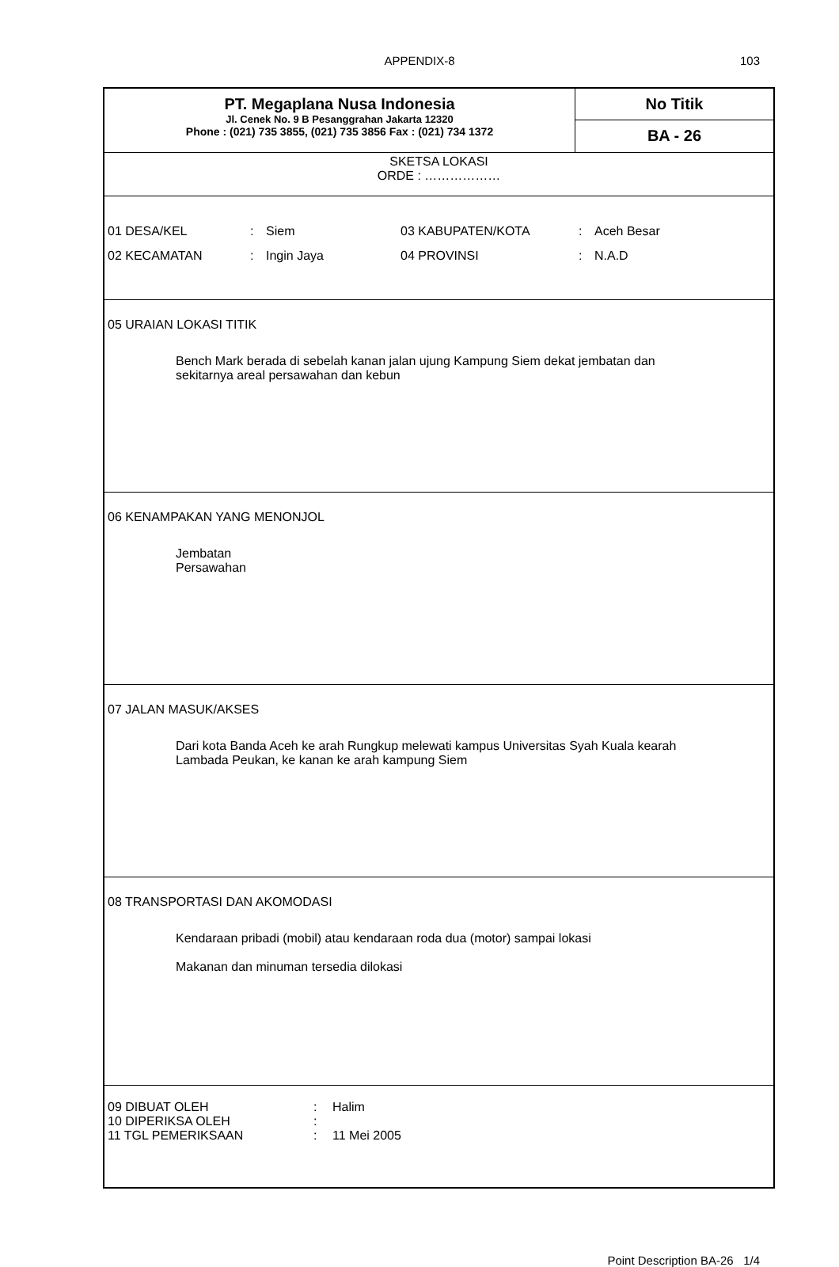APPENDIX-8 103
PT. Megaplana Nusa Indonesia
Jl. Cenek No. 9 B Pesanggrahan Jakarta 12320
Phone : (021) 735 3855, (021) 735 3856 Fax : (021) 734 1372
No Titik
BA - 26
SKETSA LOKASI
ORDE : ………………
| 01 DESA/KEL | : | Siem | 03 KABUPATEN/KOTA | : | Aceh Besar |
| 02 KECAMATAN | : | Ingin Jaya | 04 PROVINSI | : | N.A.D |
05 URAIAN LOKASI TITIK
Bench Mark berada di sebelah kanan jalan ujung Kampung Siem dekat jembatan dan
sekitarnya areal persawahan dan kebun
06 KENAMPAKAN YANG MENONJOL
Jembatan
Persawahan
07 JALAN MASUK/AKSES
Dari kota Banda Aceh ke arah Rungkup melewati kampus Universitas Syah Kuala kearah
Lambada Peukan, ke kanan ke arah kampung Siem
08 TRANSPORTASI DAN AKOMODASI
Kendaraan pribadi (mobil) atau kendaraan roda dua (motor) sampai lokasi
Makanan dan minuman tersedia dilokasi
| 09 DIBUAT OLEH | : | Halim |
| 10 DIPERIKSA OLEH | : | |
| 11 TGL PEMERIKSAAN | : | 11 Mei 2005 |
Point Description BA-26 1/4